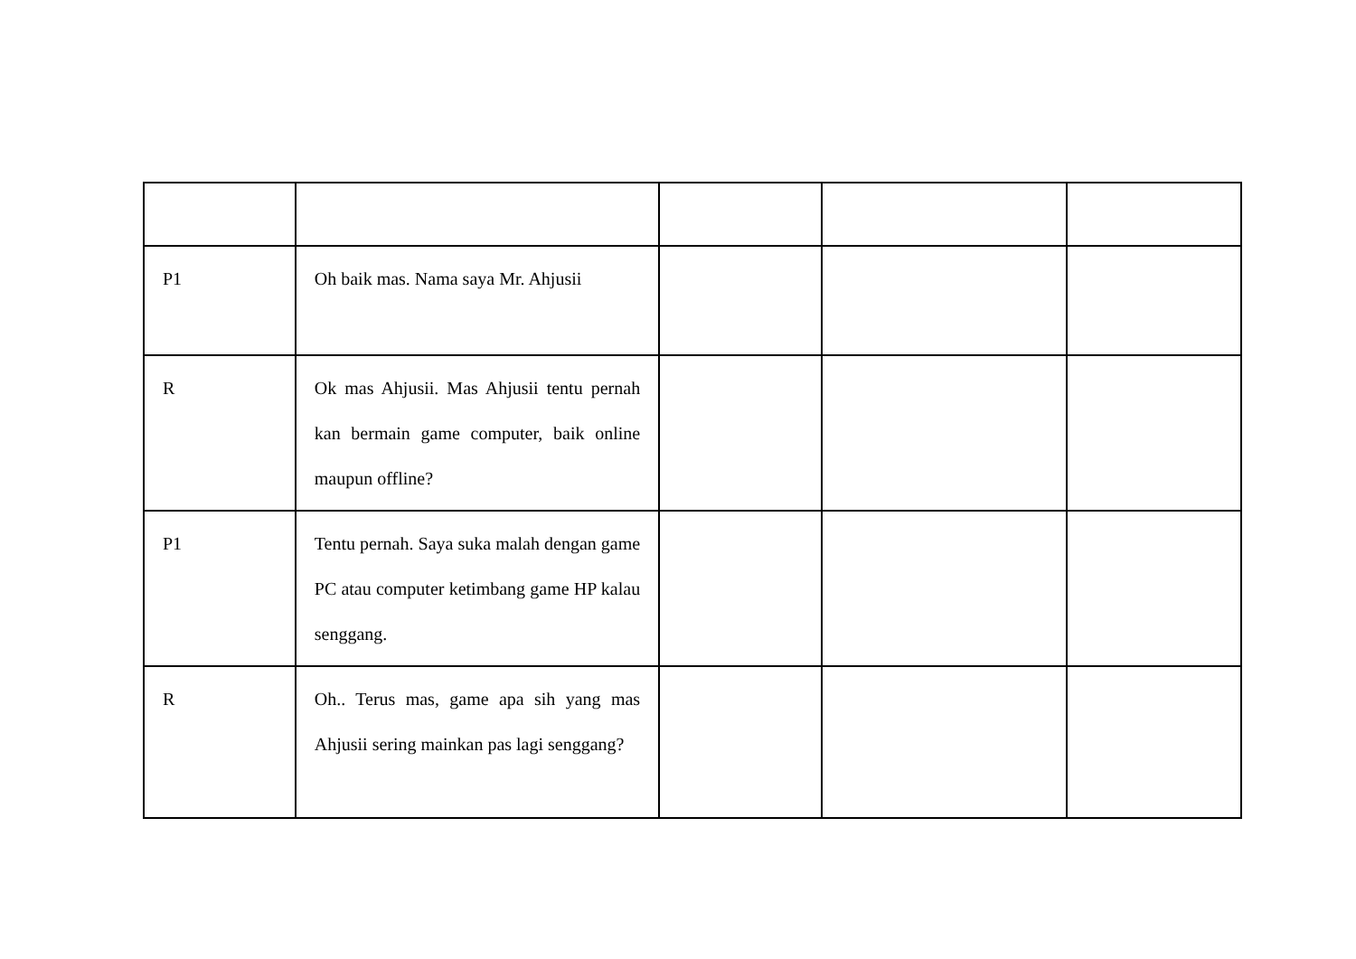| P1 | Oh baik mas. Nama saya Mr. Ahjusii | | | |
| R | Ok mas Ahjusii. Mas Ahjusii tentu pernah kan bermain game computer, baik online maupun offline? | | | |
| P1 | Tentu pernah. Saya suka malah dengan game PC atau computer ketimbang game HP kalau senggang. | | | |
| R | Oh.. Terus mas, game apa sih yang mas Ahjusii sering mainkan pas lagi senggang? | | | |